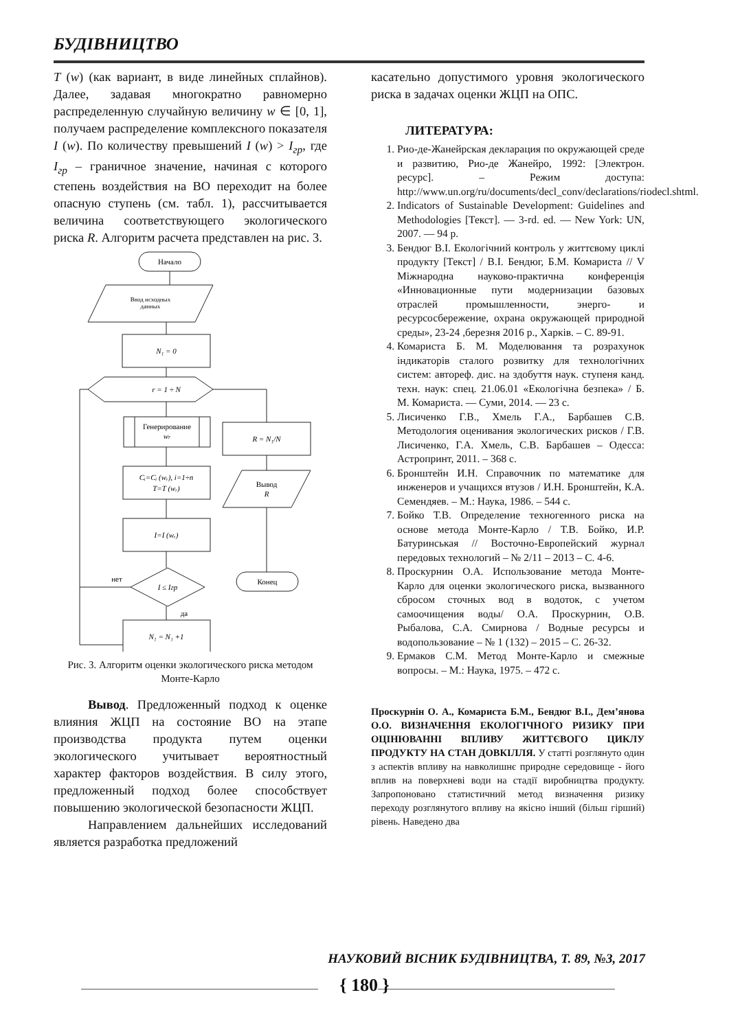БУДІВНИЦТВО
T (w) (как вариант, в виде линейных сплайнов). Далее, задавая многократно равномерно распределенную случайную величину w ∈ [0, 1], получаем распределение комплексного показателя I (w). По количеству превышений I (w) > I<sub>гр</sub>, где I<sub>гр</sub> – граничное значение, начиная с которого степень воздействия на ВО переходит на более опасную ступень (см. табл. 1), рассчитывается величина соответствующего экологического риска R. Алгоритм расчета представлен на рис. 3.
Начало
Ввод исходных
данных
N₁ = 0
r = 1 ÷ N
Генерирование
wr
Cᵢ=Cᵢ (wᵣ), i=1÷n
T=T (wᵣ)
I=I (wᵣ)
I ≤ Iгр
нет
да
N₁ = N₁ +1
R = N₁/N
Вывод
R
Конец
Рис. 3. Алгоритм оценки экологического риска методом Монте-Карло
Вывод. Предложенный подход к оценке влияния ЖЦП на состояние ВО на этапе производства продукта путем оценки экологического учитывает вероятностный характер факторов воздействия. В силу этого, предложенный подход более способствует повышению экологической безопасности ЖЦП.
Направлением дальнейших исследований является разработка предложений
касательно допустимого уровня экологического риска в задачах оценки ЖЦП на ОПС.
ЛИТЕРАТУРА:
1. Рио-де-Жанейрская декларация по окружающей среде и развитию, Рио-де Жанейро, 1992: [Электрон. ресурс]. – Режим доступа: http://www.un.org/ru/documents/decl_conv/declarations/riodecl.shtml.
2. Indicators of Sustainable Development: Guidelines and Methodologies [Текст]. — 3-rd. ed. — New York: UN, 2007. — 94 p.
3. Бендюг В.І. Екологічний контроль у життєвому циклі продукту [Текст] / В.І. Бендюг, Б.М. Комариста // V Міжнародна науково-практична конференція «Инновационные пути модернизации базовых отраслей промышленности, энерго- и ресурсосбережение, охрана окружающей природной среды», 23-24 ,березня 2016 р., Харків. – С. 89-91.
4. Комариста Б. М. Моделювання та розрахунок індикаторів сталого розвитку для технологічних систем: автореф. дис. на здобуття наук. ступеня канд. техн. наук: спец. 21.06.01 «Екологічна безпека» / Б. М. Комариста. — Суми, 2014. — 23 с.
5. Лисиченко Г.В., Хмель Г.А., Барбашев С.В. Методология оценивания экологических рисков / Г.В. Лисиченко, Г.А. Хмель, С.В. Барбашев – Одесса: Астропринт, 2011. – 368 с.
6. Бронштейн И.Н. Справочник по математике для инженеров и учащихся втузов / И.Н. Бронштейн, К.А. Семендяев. – М.: Наука, 1986. – 544 с.
7. Бойко Т.В. Определение техногенного риска на основе метода Монте-Карло / Т.В. Бойко, И.Р. Батуринськая // Восточно-Европейский журнал передовых технологий – № 2/11 – 2013 – С. 4-6.
8. Проскурнин О.А. Использование метода Монте-Карло для оценки экологического риска, вызванного сбросом сточных вод в водоток, с учетом самоочищения воды/ О.А. Проскурнин, О.В. Рыбалова, С.А. Смирнова / Водные ресурсы и водопользование – № 1 (132) – 2015 – С. 26-32.
9. Ермаков С.М. Метод Монте-Карло и смежные вопросы. – М.: Наука, 1975. – 472 с.
Проскурнін О. А., Комариста Б.М., Бендюг В.І., Дем’янова О.О. ВИЗНАЧЕННЯ ЕКОЛОГІЧНОГО РИЗИКУ ПРИ ОЦІНЮВАННІ ВПЛИВУ ЖИТТЄВОГО ЦИКЛУ ПРОДУКТУ НА СТАН ДОВКІЛЛЯ. У статті розглянуто один з аспектів впливу на навколишнє природне середовище - його вплив на поверхневі води на стадії виробництва продукту. Запропоновано статистичний метод визначення ризику переходу розглянутого впливу на якісно інший (більш гірший) рівень. Наведено два
НАУКОВИЙ ВІСНИК БУДІВНИЦТВА, Т. 89, №3, 2017
{ 180 }